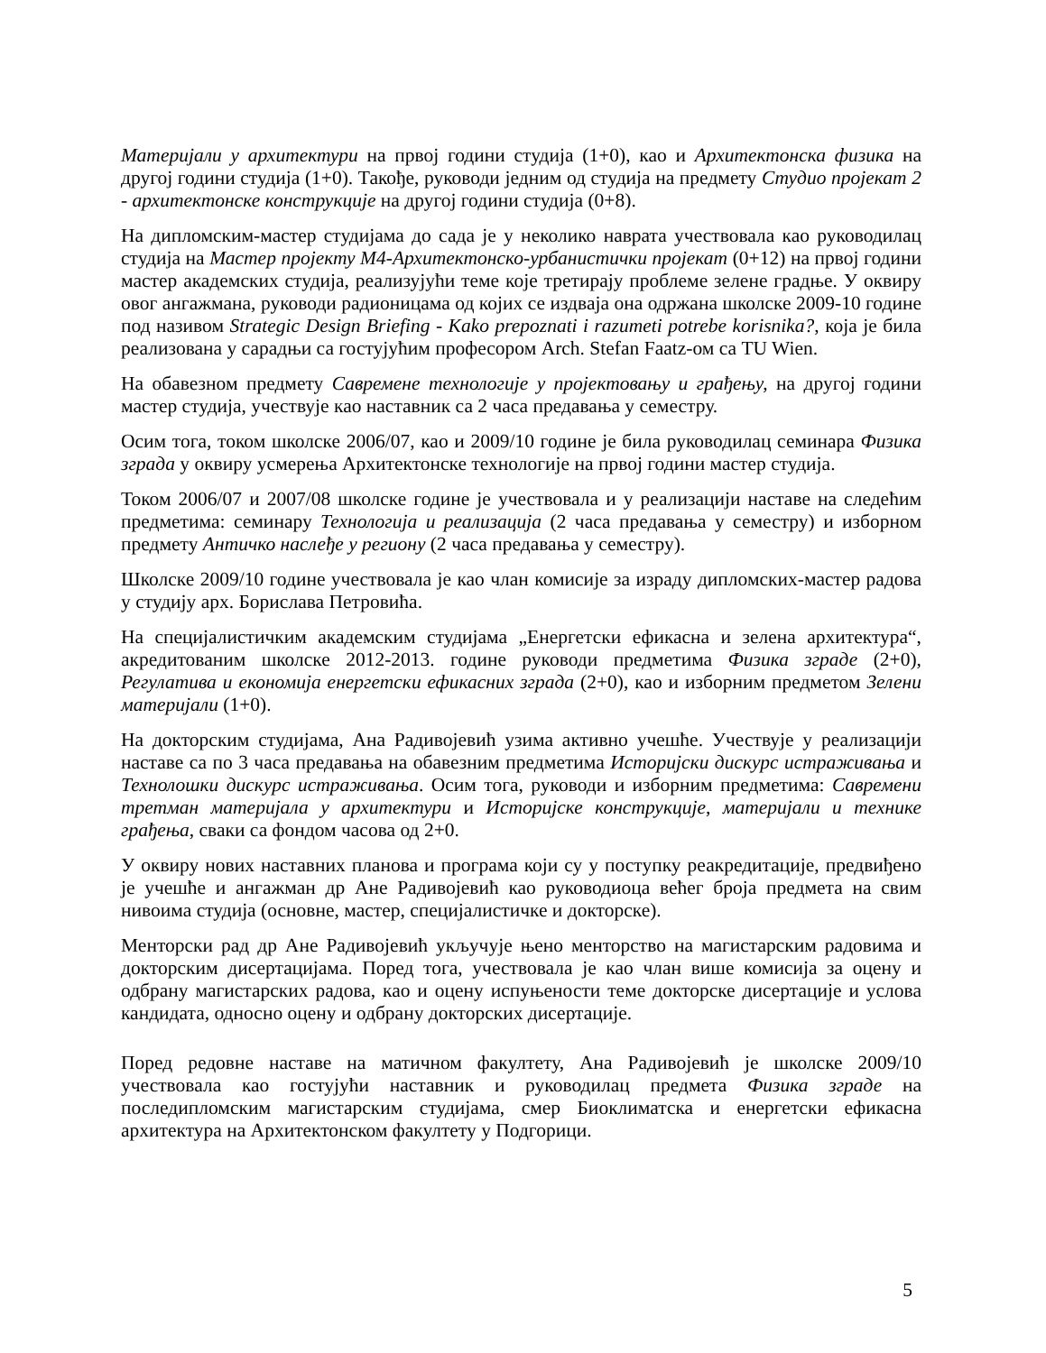Материјали у архитектури на првој години студија (1+0), као и Архитектонска физика на другој години студија (1+0). Такође, руководи једним од студија на предмету Студио пројекат 2 - архитектонске конструкције на другој години студија (0+8).
На дипломским-мастер студијама до сада је у неколико наврата учествовала као руководилац студија на Мастер пројекту М4-Архитектонско-урбанистички пројекат (0+12) на првој години мастер академских студија, реализујући теме које третирају проблеме зелене градње. У оквиру овог ангажмана, руководи радионицама од којих се издваја она одржана школске 2009-10 године под називом Strategic Design Briefing - Kako prepoznati i razumeti potrebe korisnika?, која је била реализована у сарадњи са гостујућим професором Arch. Stefan Faatz-ом са TU Wien.
На обавезном предмету Савремене технологије у пројектовању и грађењу, на другој години мастер студија, учествује као наставник са 2 часа предавања у семестру.
Осим тога, током школске 2006/07, као и 2009/10 године је била руководилац семинара Физика зграда у оквиру усмерења Архитектонске технологије на првој години мастер студија.
Током 2006/07 и 2007/08 школске године је учествовала и у реализацији наставе на следећим предметима: семинару Технологија и реализација (2 часа предавања у семестру) и изборном предмету Античко наслеђе у региону (2 часа предавања у семестру).
Школске 2009/10 године учествовала је као члан комисије за израду дипломских-мастер радова у студију арх. Борислава Петровића.
На специјалистичким академским студијама „Енергетски ефикасна и зелена архитектура“, акредитованим школске 2012-2013. године руководи предметима Физика зграде (2+0), Регулатива и економија енергетски ефикасних зграда (2+0), као и изборним предметом Зелени материјали (1+0).
На докторским студијама, Ана Радивојевић узима активно учешће. Учествује у реализацији наставе са по 3 часа предавања на обавезним предметима Историјски дискурс истраживања и Технолошки дискурс истраживања. Осим тога, руководи и изборним предметима: Савремени третман материјала у архитектури и Историјске конструкције, материјали и технике грађења, сваки са фондом часова од 2+0.
У оквиру нових наставних планова и програма који су у поступку реакредитације, предвиђено је учешће и ангажман др Ане Радивојевић као руководиоца већег броја предмета на свим нивоима студија (основне, мастер, специјалистичке и докторске).
Менторски рад др Ане Радивојевић укључује њено менторство на магистарским радовима и докторским дисертацијама. Поред тога, учествовала је као члан више комисија за оцену и одбрану магистарских радова, као и оцену испуњености теме докторске дисертације и услова кандидата, односно оцену и одбрану докторских дисертације.
Поред редовне наставе на матичном факултету, Ана Радивојевић је школске 2009/10 учествовала као гостујући наставник и руководилац предмета Физика зграде на последипломским магистарским студијама, смер Биоклиматска и енергетски ефикасна архитектура на Архитектонском факултету у Подгорици.
5